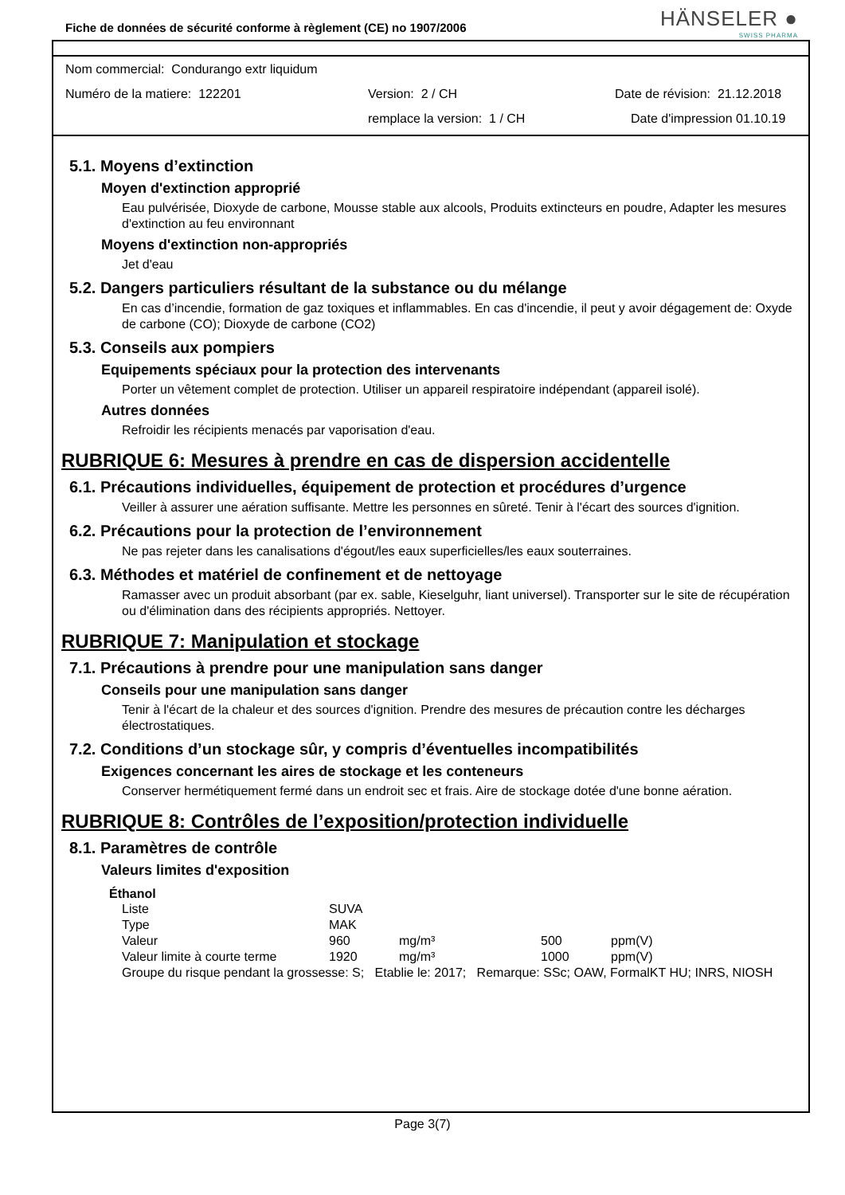Fiche de données de sécurité conforme à règlement (CE) no 1907/2006
HÄNSELER ●
SWISS PHARMA
Nom commercial: Condurango extr liquidum
Numéro de la matiere: 122201 Version: 2 / CH Date de révision: 21.12.2018
remplace la version: 1 / CH Date d'impression 01.10.19
5.1. Moyens d’extinction
Moyen d'extinction approprié
Eau pulvérisée, Dioxyde de carbone, Mousse stable aux alcools, Produits extincteurs en poudre, Adapter les mesures d'extinction au feu environnant
Moyens d'extinction non-appropriés
Jet d'eau
5.2. Dangers particuliers résultant de la substance ou du mélange
En cas d’incendie, formation de gaz toxiques et inflammables. En cas d'incendie, il peut y avoir dégagement de: Oxyde de carbone (CO); Dioxyde de carbone (CO2)
5.3. Conseils aux pompiers
Equipements spéciaux pour la protection des intervenants
Porter un vêtement complet de protection. Utiliser un appareil respiratoire indépendant (appareil isolé).
Autres données
Refroidir les récipients menacés par vaporisation d'eau.
RUBRIQUE 6: Mesures à prendre en cas de dispersion accidentelle
6.1. Précautions individuelles, équipement de protection et procédures d’urgence
Veiller à assurer une aération suffisante. Mettre les personnes en sûreté. Tenir à l'écart des sources d'ignition.
6.2. Précautions pour la protection de l’environnement
Ne pas rejeter dans les canalisations d'égout/les eaux superficielles/les eaux souterraines.
6.3. Méthodes et matériel de confinement et de nettoyage
Ramasser avec un produit absorbant (par ex. sable, Kieselguhr, liant universel). Transporter sur le site de récupération ou d'élimination dans des récipients appropriés. Nettoyer.
RUBRIQUE 7: Manipulation et stockage
7.1. Précautions à prendre pour une manipulation sans danger
Conseils pour une manipulation sans danger
Tenir à l'écart de la chaleur et des sources d'ignition. Prendre des mesures de précaution contre les décharges électrostatiques.
7.2. Conditions d’un stockage sûr, y compris d’éventuelles incompatibilités
Exigences concernant les aires de stockage et les conteneurs
Conserver hermétiquement fermé dans un endroit sec et frais. Aire de stockage dotée d'une bonne aération.
RUBRIQUE 8: Contrôles de l’exposition/protection individuelle
8.1. Paramètres de contrôle
Valeurs limites d'exposition
Éthanol
| Liste | SUVA | | | |
| Type | MAK | | | |
| Valeur | 960 | mg/m³ | 500 | ppm(V) |
| Valeur limite à courte terme | 1920 | mg/m³ | 1000 | ppm(V) |
Groupe du risque pendant la grossesse: S; Etablie le: 2017; Remarque: SSc; OAW, FormalKT HU; INRS, NIOSH
Page 3(7)